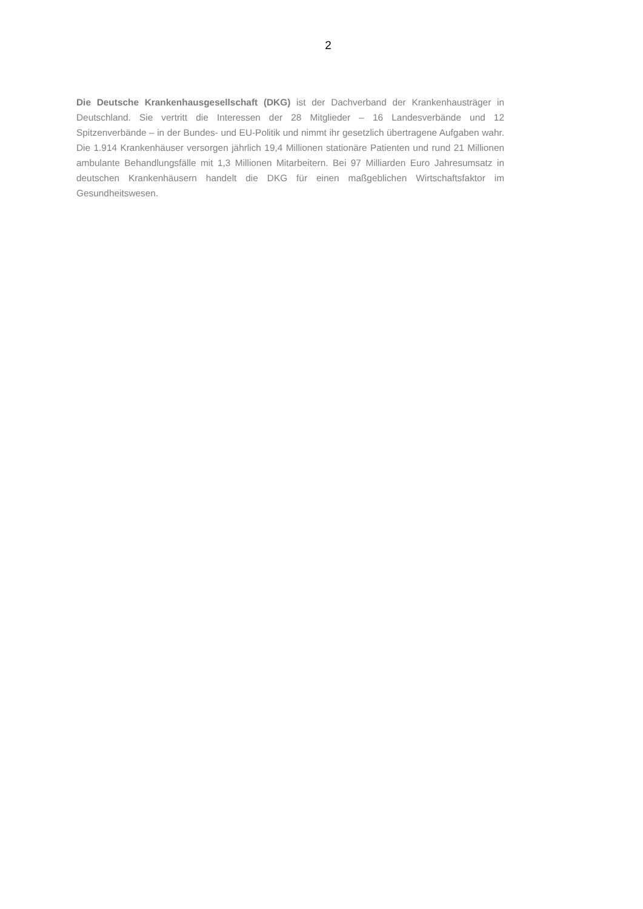2
Die Deutsche Krankenhausgesellschaft (DKG) ist der Dachverband der Krankenhausträger in Deutschland. Sie vertritt die Interessen der 28 Mitglieder – 16 Landesverbände und 12 Spitzenverbände – in der Bundes- und EU-Politik und nimmt ihr gesetzlich übertragene Aufgaben wahr. Die 1.914 Krankenhäuser versorgen jährlich 19,4 Millionen stationäre Patienten und rund 21 Millionen ambulante Behandlungsfälle mit 1,3 Millionen Mitarbeitern. Bei 97 Milliarden Euro Jahresumsatz in deutschen Krankenhäusern handelt die DKG für einen maßgeblichen Wirtschaftsfaktor im Gesundheitswesen.